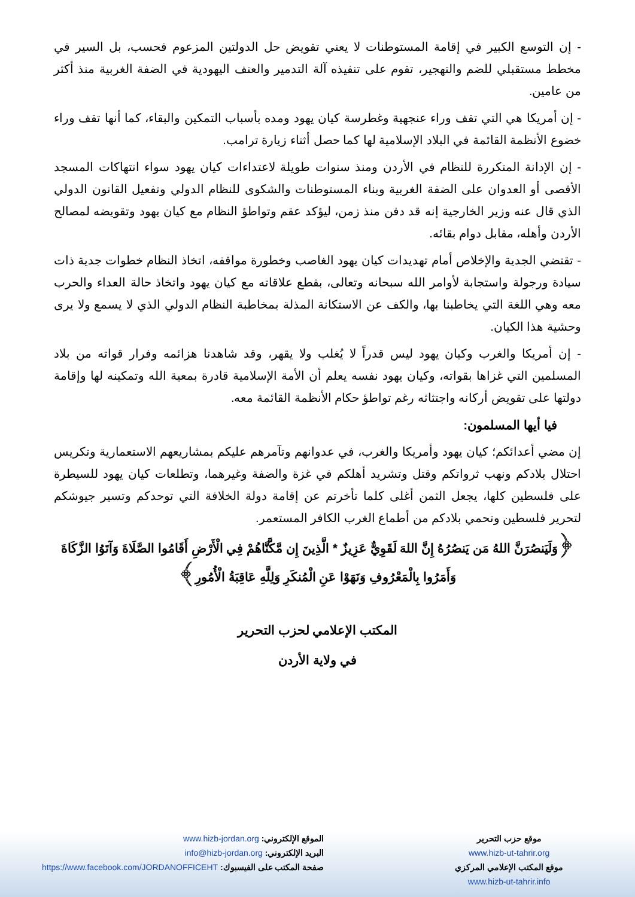- إن التوسع الكبير في إقامة المستوطنات لا يعني تقويض حل الدولتين المزعوم فحسب، بل السير في مخطط مستقبلي للضم والتهجير، تقوم على تنفيذه آلة التدمير والعنف اليهودية في الضفة الغربية منذ أكثر من عامين.
- إن أمريكا هي التي تقف وراء عنجهية وغطرسة كيان يهود ومده بأسباب التمكين والبقاء، كما أنها تقف وراء خضوع الأنظمة القائمة في البلاد الإسلامية لها كما حصل أثناء زيارة ترامب.
- إن الإدانة المتكررة للنظام في الأردن ومنذ سنوات طويلة لاعتداءات كيان يهود سواء انتهاكات المسجد الأقصى أو العدوان على الضفة الغربية وبناء المستوطنات والشكوى للنظام الدولي وتفعيل القانون الدولي الذي قال عنه وزير الخارجية إنه قد دفن منذ زمن، ليؤكد عقم وتواطؤ النظام مع كيان يهود وتقويضه لمصالح الأردن وأهله، مقابل دوام بقائه.
- تقتضي الجدية والإخلاص أمام تهديدات كيان يهود الغاصب وخطورة مواقفه، اتخاذ النظام خطوات جدية ذات سيادة ورجولة واستجابة لأوامر الله سبحانه وتعالى، بقطع علاقاته مع كيان يهود واتخاذ حالة العداء والحرب معه وهي اللغة التي يخاطبنا بها، والكف عن الاستكانة المذلة بمخاطبة النظام الدولي الذي لا يسمع ولا يرى وحشية هذا الكيان.
- إن أمريكا والغرب وكيان يهود ليس قدراً لا يُغلب ولا يقهر، وقد شاهدنا هزائمه وفرار قواته من بلاد المسلمين التي غزاها بقواته، وكيان يهود نفسه يعلم أن الأمة الإسلامية قادرة بمعية الله وتمكينه لها وإقامة دولتها على تقويض أركانه واجتثاثه رغم تواطؤ حكام الأنظمة القائمة معه.
فيا أيها المسلمون:
إن مضي أعدائكم؛ كيان يهود وأمريكا والغرب، في عدوانهم وتآمرهم عليكم بمشاريعهم الاستعمارية وتكريس احتلال بلادكم ونهب ثرواتكم وقتل وتشريد أهلكم في غزة والضفة وغيرهما، وتطلعات كيان يهود للسيطرة على فلسطين كلها، يجعل الثمن أغلى كلما تأخرتم عن إقامة دولة الخلافة التي توحدكم وتسير جيوشكم لتحرير فلسطين وتحمي بلادكم من أطماع الغرب الكافر المستعمر.
﴿وَلَيَنصُرَنَّ اللهُ مَن يَنصُرُهُ إِنَّ اللهَ لَقَوِيٌّ عَزِيزٌ * الَّذِينَ إِن مَّكَّنَّاهُمْ فِي الْأَرْضِ أَقَامُوا الصَّلَاةَ وَآتَوُا الزَّكَاةَ وَأَمَرُوا بِالْمَعْرُوفِ وَنَهَوْا عَنِ الْمُنكَرِ وَلِلَّهِ عَاقِبَةُ الْأُمُورِ﴾
المكتب الإعلامي لحزب التحرير
في ولاية الأردن
موقع حزب التحرير
www.hizb-ut-tahrir.org
موقع المكتب الإعلامي المركزي
www.hizb-ut-tahrir.info
الموقع الإلكتروني: www.hizb-jordan.org
البريد الإلكتروني: info@hizb-jordan.org
صفحة المكتب على الفيسبوك: https://www.facebook.com/JORDANOFFICEHT